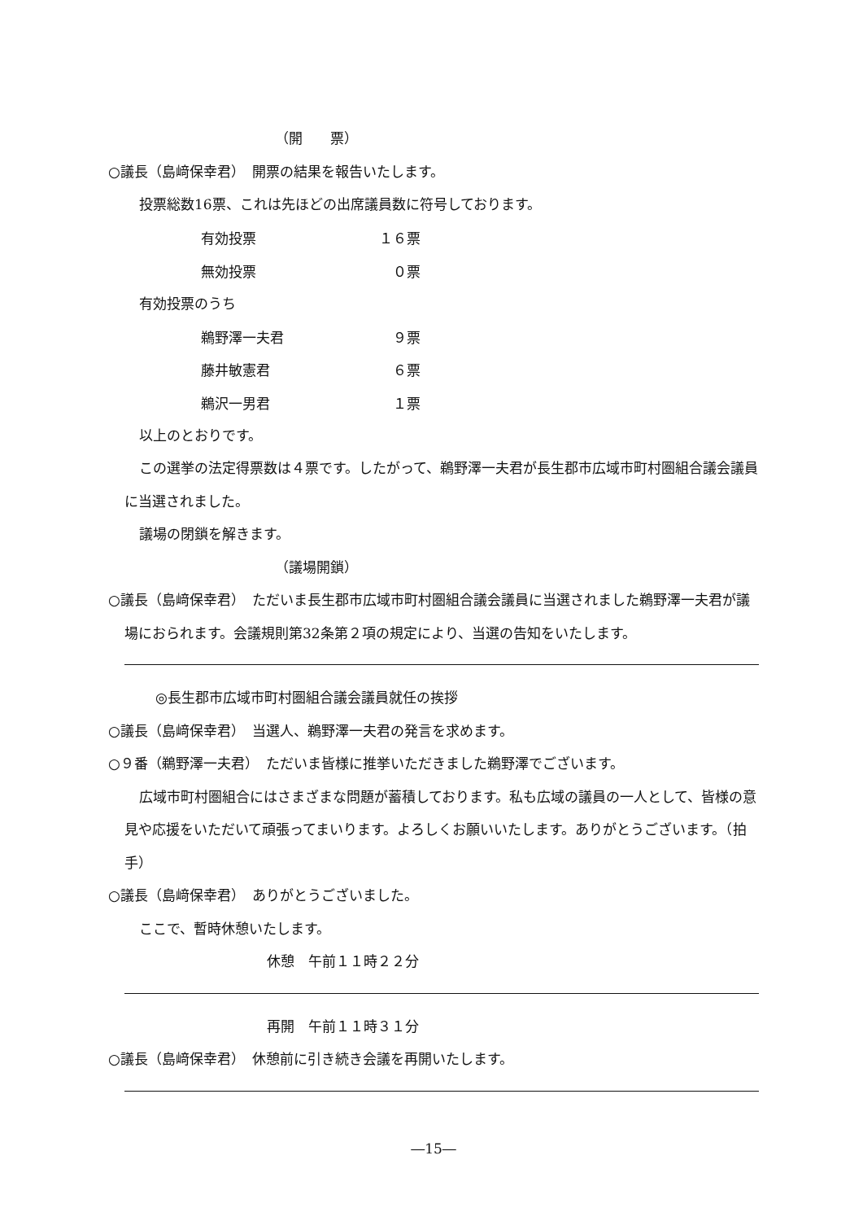（開　　票）
○議長（島﨑保幸君）　開票の結果を報告いたします。
投票総数16票、これは先ほどの出席議員数に符号しております。
| 有効投票 | １６票 |
| 無効投票 | ０票 |
有効投票のうち
| 鵜野澤一夫君 | ９票 |
| 藤井敏憲君 | ６票 |
| 鵜沢一男君 | １票 |
以上のとおりです。
この選挙の法定得票数は４票です。したがって、鵜野澤一夫君が長生郡市広域市町村圏組合議会議員に当選されました。
議場の閉鎖を解きます。
（議場開鎖）
○議長（島﨑保幸君）　ただいま長生郡市広域市町村圏組合議会議員に当選されました鵜野澤一夫君が議場におられます。会議規則第32条第２項の規定により、当選の告知をいたします。
◎長生郡市広域市町村圏組合議会議員就任の挨拶
○議長（島﨑保幸君）　当選人、鵜野澤一夫君の発言を求めます。
○９番（鵜野澤一夫君）　ただいま皆様に推挙いただきました鵜野澤でございます。
広域市町村圏組合にはさまざまな問題が蓄積しております。私も広域の議員の一人として、皆様の意見や応援をいただいて頑張ってまいります。よろしくお願いいたします。ありがとうございます。（拍手）
○議長（島﨑保幸君）　ありがとうございました。
ここで、暫時休憩いたします。
休憩　午前１１時２２分
再開　午前１１時３１分
○議長（島﨑保幸君）　休憩前に引き続き会議を再開いたします。
―15―